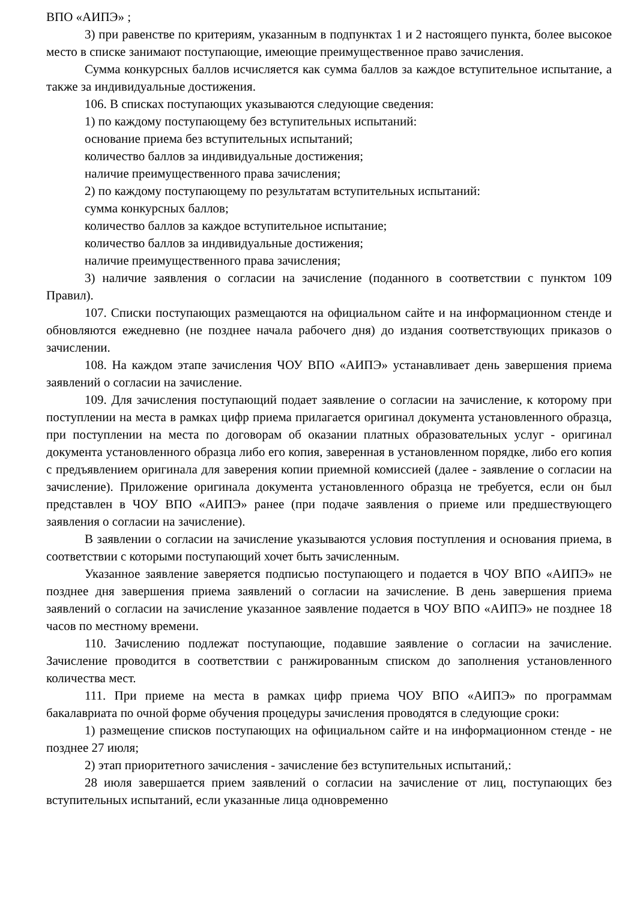ВПО «АИПЭ» ;
3) при равенстве по критериям, указанным в подпунктах 1 и 2 настоящего пункта, более высокое место в списке занимают поступающие, имеющие преимущественное право зачисления.
Сумма конкурсных баллов исчисляется как сумма баллов за каждое вступительное испытание, а также за индивидуальные достижения.
106. В списках поступающих указываются следующие сведения:
1) по каждому поступающему без вступительных испытаний:
основание приема без вступительных испытаний;
количество баллов за индивидуальные достижения;
наличие преимущественного права зачисления;
2) по каждому поступающему по результатам вступительных испытаний:
сумма конкурсных баллов;
количество баллов за каждое вступительное испытание;
количество баллов за индивидуальные достижения;
наличие преимущественного права зачисления;
3) наличие заявления о согласии на зачисление (поданного в соответствии с пунктом 109 Правил).
107. Списки поступающих размещаются на официальном сайте и на информационном стенде и обновляются ежедневно (не позднее начала рабочего дня) до издания соответствующих приказов о зачислении.
108. На каждом этапе зачисления ЧОУ ВПО «АИПЭ» устанавливает день завершения приема заявлений о согласии на зачисление.
109. Для зачисления поступающий подает заявление о согласии на зачисление, к которому при поступлении на места в рамках цифр приема прилагается оригинал документа установленного образца, при поступлении на места по договорам об оказании платных образовательных услуг - оригинал документа установленного образца либо его копия, заверенная в установленном порядке, либо его копия с предъявлением оригинала для заверения копии приемной комиссией (далее - заявление о согласии на зачисление). Приложение оригинала документа установленного образца не требуется, если он был представлен в ЧОУ ВПО «АИПЭ» ранее (при подаче заявления о приеме или предшествующего заявления о согласии на зачисление).
В заявлении о согласии на зачисление указываются условия поступления и основания приема, в соответствии с которыми поступающий хочет быть зачисленным.
Указанное заявление заверяется подписью поступающего и подается в ЧОУ ВПО «АИПЭ» не позднее дня завершения приема заявлений о согласии на зачисление. В день завершения приема заявлений о согласии на зачисление указанное заявление подается в ЧОУ ВПО «АИПЭ» не позднее 18 часов по местному времени.
110. Зачислению подлежат поступающие, подавшие заявление о согласии на зачисление. Зачисление проводится в соответствии с ранжированным списком до заполнения установленного количества мест.
111. При приеме на места в рамках цифр приема ЧОУ ВПО «АИПЭ» по программам бакалавриата по очной форме обучения процедуры зачисления проводятся в следующие сроки:
1) размещение списков поступающих на официальном сайте и на информационном стенде - не позднее 27 июля;
2) этап приоритетного зачисления - зачисление без вступительных испытаний,:
28 июля завершается прием заявлений о согласии на зачисление от лиц, поступающих без вступительных испытаний, если указанные лица одновременно